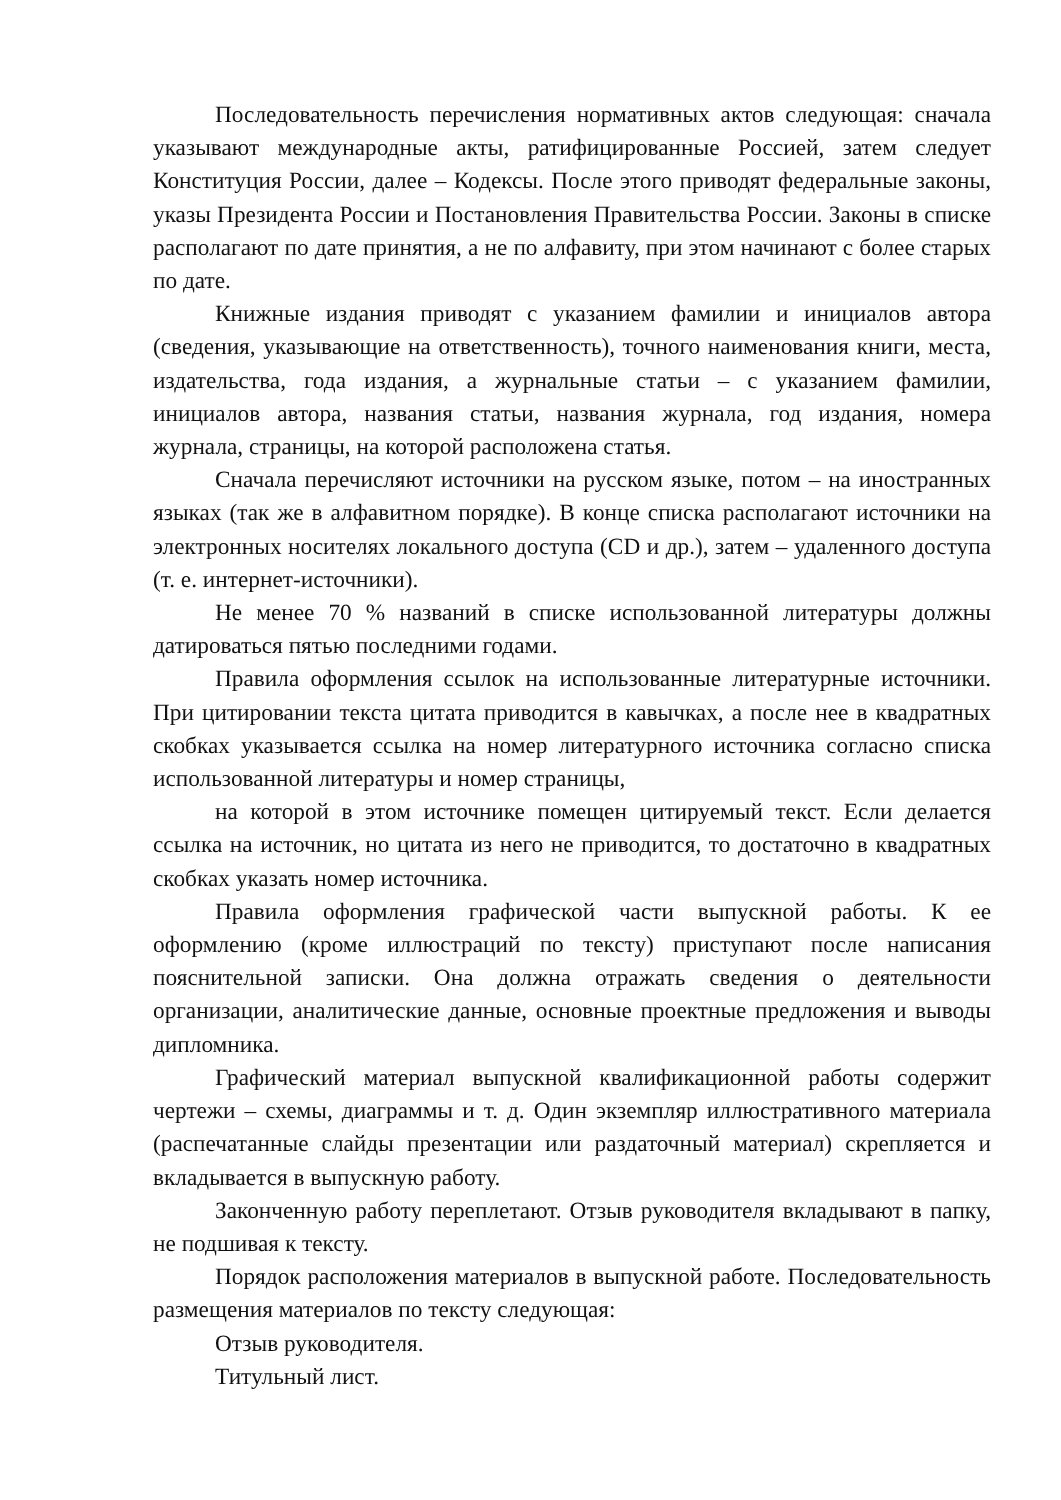Последовательность перечисления нормативных актов следующая: сначала указывают международные акты, ратифицированные Россией, затем следует Конституция России, далее – Кодексы. После этого приводят федеральные законы, указы Президента России и Постановления Правительства России. Законы в списке располагают по дате принятия, а не по алфавиту, при этом начинают с более старых по дате.
Книжные издания приводят с указанием фамилии и инициалов автора (сведения, указывающие на ответственность), точного наименования книги, места, издательства, года издания, а журнальные статьи – с указанием фамилии, инициалов автора, названия статьи, названия журнала, год издания, номера журнала, страницы, на которой расположена статья.
Сначала перечисляют источники на русском языке, потом – на иностранных языках (так же в алфавитном порядке). В конце списка располагают источники на электронных носителях локального доступа (CD и др.), затем – удаленного доступа (т. е. интернет-источники).
Не менее 70 % названий в списке использованной литературы должны датироваться пятью последними годами.
Правила оформления ссылок на использованные литературные источники. При цитировании текста цитата приводится в кавычках, а после нее в квадратных скобках указывается ссылка на номер литературного источника согласно списка использованной литературы и номер страницы,
на которой в этом источнике помещен цитируемый текст. Если делается ссылка на источник, но цитата из него не приводится, то достаточно в квадратных скобках указать номер источника.
Правила оформления графической части выпускной работы. К ее оформлению (кроме иллюстраций по тексту) приступают после написания пояснительной записки. Она должна отражать сведения о деятельности организации, аналитические данные, основные проектные предложения и выводы дипломника.
Графический материал выпускной квалификационной работы содержит чертежи – схемы, диаграммы и т. д. Один экземпляр иллюстративного материала (распечатанные слайды презентации или раздаточный материал) скрепляется и вкладывается в выпускную работу.
Законченную работу переплетают. Отзыв руководителя вкладывают в папку, не подшивая к тексту.
Порядок расположения материалов в выпускной работе. Последовательность размещения материалов по тексту следующая:
Отзыв руководителя.
Титульный лист.